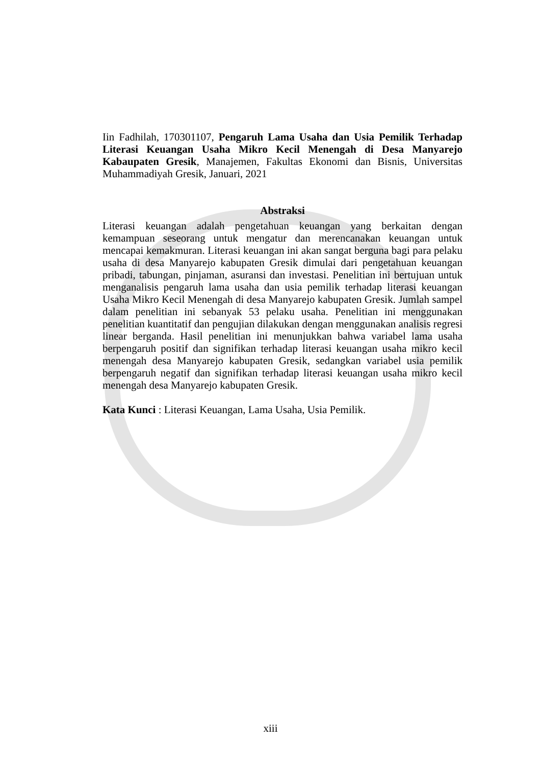Iin Fadhilah, 170301107, Pengaruh Lama Usaha dan Usia Pemilik Terhadap Literasi Keuangan Usaha Mikro Kecil Menengah di Desa Manyarejo Kabaupaten Gresik, Manajemen, Fakultas Ekonomi dan Bisnis, Universitas Muhammadiyah Gresik, Januari, 2021
Abstraksi
Literasi keuangan adalah pengetahuan keuangan yang berkaitan dengan kemampuan seseorang untuk mengatur dan merencanakan keuangan untuk mencapai kemakmuran. Literasi keuangan ini akan sangat berguna bagi para pelaku usaha di desa Manyarejo kabupaten Gresik dimulai dari pengetahuan keuangan pribadi, tabungan, pinjaman, asuransi dan investasi. Penelitian ini bertujuan untuk menganalisis pengaruh lama usaha dan usia pemilik terhadap literasi keuangan Usaha Mikro Kecil Menengah di desa Manyarejo kabupaten Gresik. Jumlah sampel dalam penelitian ini sebanyak 53 pelaku usaha. Penelitian ini menggunakan penelitian kuantitatif dan pengujian dilakukan dengan menggunakan analisis regresi linear berganda. Hasil penelitian ini menunjukkan bahwa variabel lama usaha berpengaruh positif dan signifikan terhadap literasi keuangan usaha mikro kecil menengah desa Manyarejo kabupaten Gresik, sedangkan variabel usia pemilik berpengaruh negatif dan signifikan terhadap literasi keuangan usaha mikro kecil menengah desa Manyarejo kabupaten Gresik.
Kata Kunci : Literasi Keuangan, Lama Usaha, Usia Pemilik.
xiii